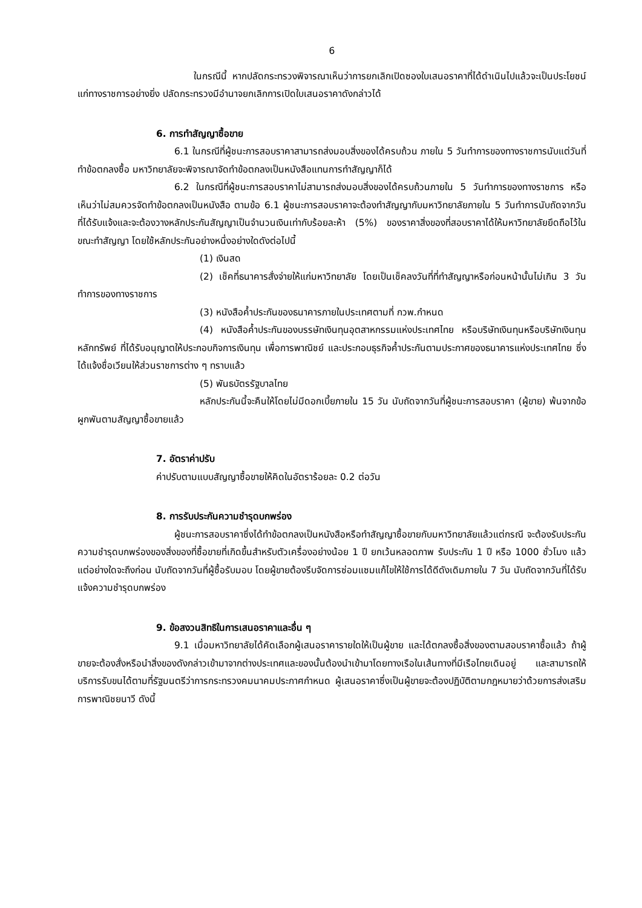6
ในกรณีนี้ หากปลัดกระทรวงพิจารณาเห็นว่าการยกเลิกเปิดซองใบเสนอราคาที่ได้ดำเนินไปแล้วจะเป็นประโยชน์แก่ทางราชการอย่างยิ่ง ปลัดกระทรวงมีอำนาจยกเลิกการเปิดใบเสนอราคาดังกล่าวได้
6. การทำสัญญาซื้อขาย
6.1 ในกรณีที่ผู้ชนะการสอบราคาสามารถส่งมอบสิ่งของได้ครบถ้วน ภายใน 5 วันทำการของทางราชการนับแต่วันที่ทำข้อตกลงซื้อ มหาวิทยาลัยจะพิจารณาจัดทำข้อตกลงเป็นหนังสือแทนการทำสัญญาก็ได้
6.2 ในกรณีที่ผู้ชนะการสอบราคาไม่สามารถส่งมอบสิ่งของได้ครบถ้วนภายใน 5 วันทำการของทางราชการ หรือ เห็นว่าไม่สมควรจัดทำข้อตกลงเป็นหนังสือ ตามข้อ 6.1 ผู้ชนะการสอบราคาจะต้องทำสัญญากับมหาวิทยาลัยภายใน 5 วันทำการนับถัดจากวันที่ได้รับแจ้งและจะต้องวางหลักประกันสัญญาเป็นจำนวนเงินเท่ากับร้อยละห้า (5%) ของราคาสิ่งของที่สอบราคาได้ให้มหาวิทยาลัยยึดถือไว้ในขณะทำสัญญา โดยใช้หลักประกันอย่างหนึ่งอย่างใดดังต่อไปนี้
(1) เงินสด
(2) เช็คที่ธนาคารสั่งจ่ายให้แก่มหาวิทยาลัย โดยเป็นเช็คลงวันที่ที่ทำสัญญาหรือก่อนหน้านั้นไม่เกิน 3 วันทำการของทางราชการ
(3) หนังสือค้ำประกันของธนาคารภายในประเทศตามที่ กวพ.กำหนด
(4) หนังสือค้ำประกันของบรรษัทเงินทุนอุตสาหกรรมแห่งประเทศไทย หรือบริษัทเงินทุนหรือบริษัทเงินทุนหลักทรัพย์ ที่ได้รับอนุญาตให้ประกอบกิจการเงินทุน เพื่อการพาณิชย์ และประกอบธุรกิจค้ำประกันตามประกาศของธนาคารแห่งประเทศไทย ซึ่งได้แจ้งชื่อเวียนให้ส่วนราชการต่าง ๆ ทราบแล้ว
(5) พันธบัตรรัฐบาลไทย
หลักประกันนี้จะคืนให้โดยไม่มีดอกเบี้ยภายใน 15 วัน นับถัดจากวันที่ผู้ชนะการสอบราคา (ผู้ขาย) พ้นจากข้อผูกพันตามสัญญาซื้อขายแล้ว
7. อัตราค่าปรับ
ค่าปรับตามแบบสัญญาซื้อขายให้คิดในอัตราร้อยละ 0.2 ต่อวัน
8. การรับประกันความชำรุดบกพร่อง
ผู้ชนะการสอบราคาซึ่งได้ทำข้อตกลงเป็นหนังสือหรือทำสัญญาซื้อขายกับมหาวิทยาลัยแล้วแต่กรณี จะต้องรับประกันความชำรุดบกพร่องของสิ่งของที่ซื้อขายที่เกิดขึ้นสำหรับตัวเครื่องอย่างน้อย 1 ปี ยกเว้นหลอดภาพ รับประกัน 1 ปี หรือ 1000 ชั่วโมง แล้วแต่อย่างใดจะถึงก่อน นับถัดจากวันที่ผู้ซื้อรับมอบ โดยผู้ขายต้องรีบจัดการซ่อมแซมแก้ไขให้ใช้การได้ดีดังเดิมภายใน 7 วัน นับถัดจากวันที่ได้รับแจ้งความชำรุดบกพร่อง
9. ข้อสงวนสิทธิในการเสนอราคาและอื่น ๆ
9.1 เมื่อมหาวิทยาลัยได้คัดเลือกผู้เสนอราคารายใดให้เป็นผู้ขาย และได้ตกลงซื้อสิ่งของตามสอบราคาซื้อแล้ว ถ้าผู้ขายจะต้องสั่งหรือนำสิ่งของดังกล่าวเข้ามาจากต่างประเทศและของนั้นต้องนำเข้ามาโดยทางเรือในเส้นทางที่มีเรือไทยเดินอยู่ และสามารถให้บริการรับขนได้ตามที่รัฐมนตรีว่าการกระทรวงคมนาคมประกาศกำหนด ผู้เสนอราคาซึ่งเป็นผู้ขายจะต้องปฏิบัติตามกฎหมายว่าด้วยการส่งเสริมการพาณิชยนาวี ดังนี้